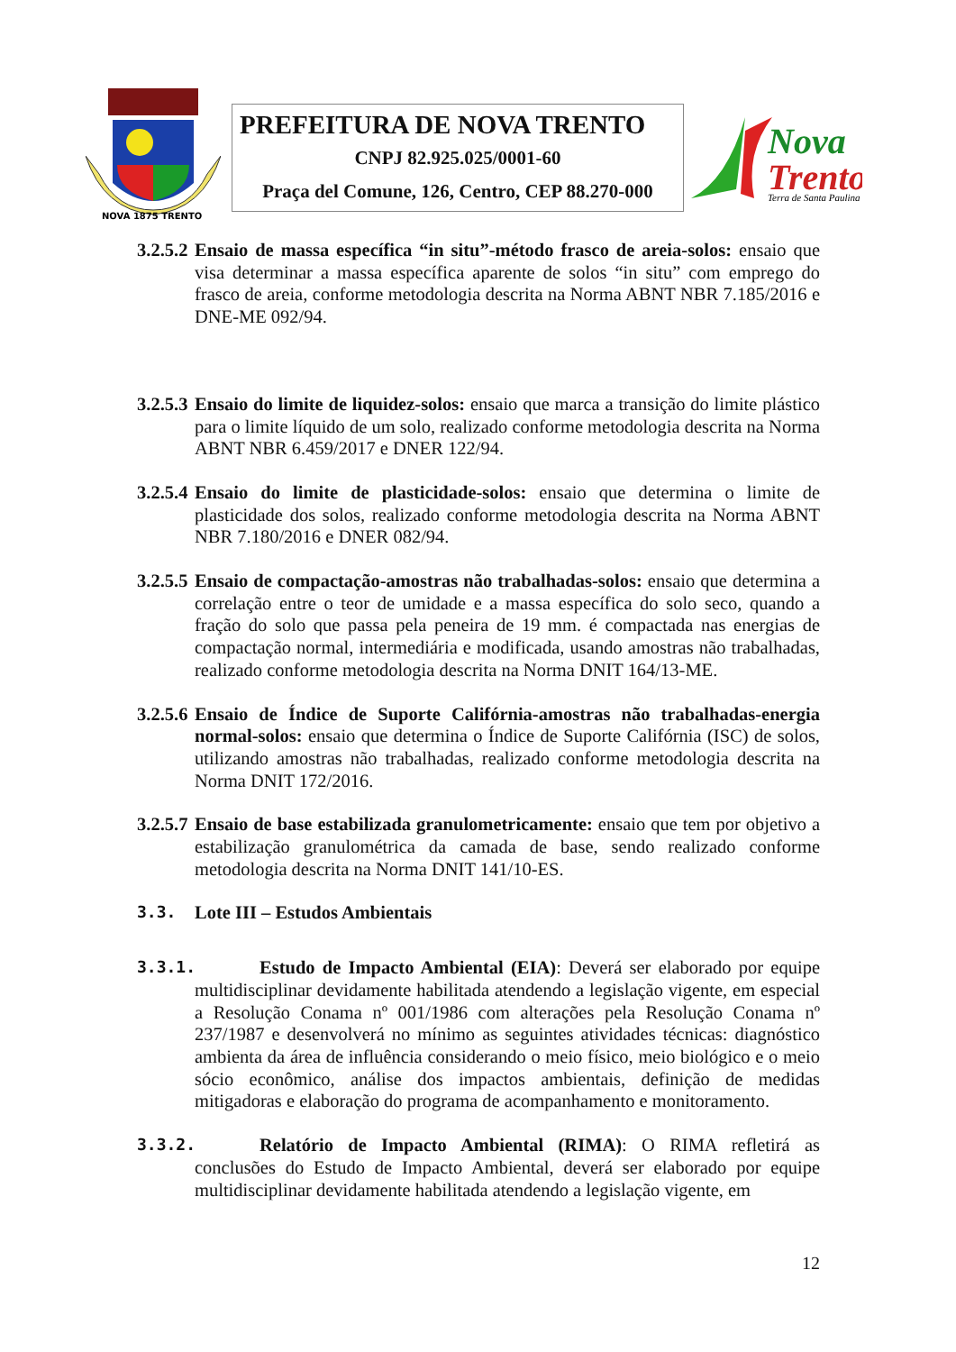NOVA 1875 TRENTO
PREFEITURA DE NOVA TRENTO
CNPJ 82.925.025/0001-60
Praça del Comune, 126, Centro, CEP 88.270-000
Nova
Trento
Terra de Santa Paulina
3.2.5.2
Ensaio de massa específica “in situ”-método frasco de areia-solos: ensaio que visa determinar a massa específica aparente de solos “in situ” com emprego do frasco de areia, conforme metodologia descrita na Norma ABNT NBR 7.185/2016 e DNE-ME 092/94.
3.2.5.3
Ensaio do limite de liquidez-solos: ensaio que marca a transição do limite plástico para o limite líquido de um solo, realizado conforme metodologia descrita na Norma ABNT NBR 6.459/2017 e DNER 122/94.
3.2.5.4
Ensaio do limite de plasticidade-solos: ensaio que determina o limite de plasticidade dos solos, realizado conforme metodologia descrita na Norma ABNT NBR 7.180/2016 e DNER 082/94.
3.2.5.5
Ensaio de compactação-amostras não trabalhadas-solos: ensaio que determina a correlação entre o teor de umidade e a massa específica do solo seco, quando a fração do solo que passa pela peneira de 19 mm. é compactada nas energias de compactação normal, intermediária e modificada, usando amostras não trabalhadas, realizado conforme metodologia descrita na Norma DNIT 164/13-ME.
3.2.5.6
Ensaio de Índice de Suporte Califórnia-amostras não trabalhadas-energia normal-solos: ensaio que determina o Índice de Suporte Califórnia (ISC) de solos, utilizando amostras não trabalhadas, realizado conforme metodologia descrita na Norma DNIT 172/2016.
3.2.5.7
Ensaio de base estabilizada granulometricamente: ensaio que tem por objetivo a estabilização granulométrica da camada de base, sendo realizado conforme metodologia descrita na Norma DNIT 141/10-ES.
3.3. Lote III – Estudos Ambientais
3.3.1.
Estudo de Impacto Ambiental (EIA): Deverá ser elaborado por equipe multidisciplinar devidamente habilitada atendendo a legislação vigente, em especial a Resolução Conama nº 001/1986 com alterações pela Resolução Conama nº 237/1987 e desenvolverá no mínimo as seguintes atividades técnicas: diagnóstico ambienta da área de influência considerando o meio físico, meio biológico e o meio sócio econômico, análise dos impactos ambientais, definição de medidas mitigadoras e elaboração do programa de acompanhamento e monitoramento.
3.3.2.
Relatório de Impacto Ambiental (RIMA): O RIMA refletirá as conclusões do Estudo de Impacto Ambiental, deverá ser elaborado por equipe multidisciplinar devidamente habilitada atendendo a legislação vigente, em
12